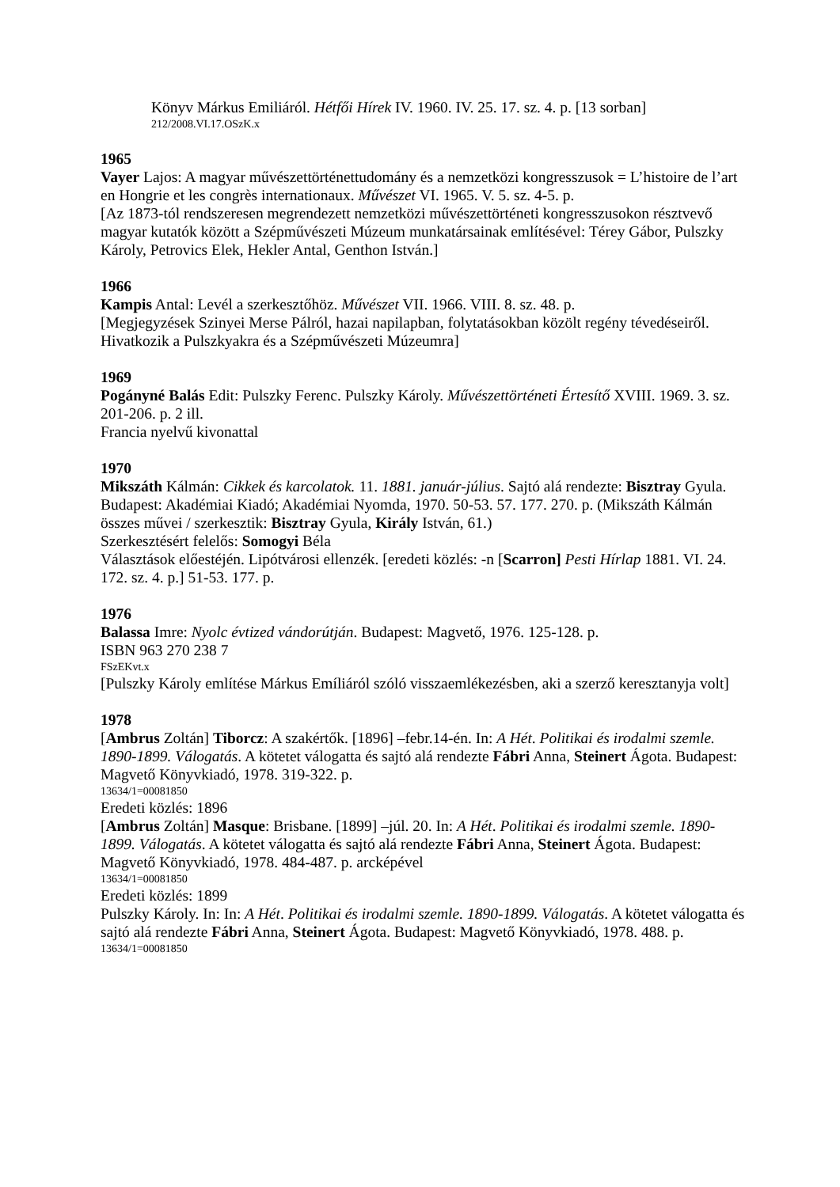Könyv Márkus Emiliáról. Hétfői Hírek IV. 1960. IV. 25. 17. sz. 4. p. [13 sorban]
212/2008.VI.17.OSzK.x
1965
Vayer Lajos: A magyar művészettörténettudomány és a nemzetközi kongresszusok = L’histoire de l’art en Hongrie et les congrès internationaux. Művészet VI. 1965. V. 5. sz. 4-5. p.
[Az 1873-tól rendszeresen megrendezett nemzetközi művészettörténeti kongresszusokon résztvevő magyar kutatók között a Szépművészeti Múzeum munkatársainak említésével: Térey Gábor, Pulszky Károly, Petrovics Elek, Hekler Antal, Genthon István.]
1966
Kampis Antal: Levél a szerkesztőhöz. Művészet VII. 1966. VIII. 8. sz. 48. p.
[Megjegyzések Szinyei Merse Pálról, hazai napilapban, folytatásokban közölt regény tévedéseiről. Hivatkozik a Pulszkyakra és a Szépművészeti Múzeumra]
1969
Pogányné Balás Edit: Pulszky Ferenc. Pulszky Károly. Művészettörténeti Értesítő XVIII. 1969. 3. sz. 201-206. p. 2 ill.
Francia nyelvű kivonattal
1970
Mikszáth Kálmán: Cikkek és karcolatok. 11. 1881. január-július. Sajtó alá rendezte: Bisztray Gyula. Budapest: Akadémiai Kiadó; Akadémiai Nyomda, 1970. 50-53. 57. 177. 270. p. (Mikszáth Kálmán összes művei / szerkesztik: Bisztray Gyula, Király István, 61.)
Szerkesztésért felelős: Somogyi Béla
Választások előestéjén. Lipótvárosi ellenzék. [eredeti közlés: -n [Scarron] Pesti Hírlap 1881. VI. 24. 172. sz. 4. p.] 51-53. 177. p.
1976
Balassa Imre: Nyolc évtized vándorútján. Budapest: Magvető, 1976. 125-128. p.
ISBN 963 270 238 7
FSzEKvt.x
[Pulszky Károly említése Márkus Emíliáról szóló visszaemlékezésben, aki a szerző keresztanyja volt]
1978
[Ambrus Zoltán] Tiborcz: A szakértők. [1896] –febr.14-én. In: A Hét. Politikai és irodalmi szemle. 1890-1899. Válogatás. A kötetet válogatta és sajtó alá rendezte Fábri Anna, Steinert Ágota. Budapest: Magvető Könyvkiadó, 1978. 319-322. p.
13634/1=00081850
Eredeti közlés: 1896
[Ambrus Zoltán] Masque: Brisbane. [1899] –júl. 20. In: A Hét. Politikai és irodalmi szemle. 1890-1899. Válogatás. A kötetet válogatta és sajtó alá rendezte Fábri Anna, Steinert Ágota. Budapest: Magvető Könyvkiadó, 1978. 484-487. p. arcképével
13634/1=00081850
Eredeti közlés: 1899
Pulszky Károly. In: In: A Hét. Politikai és irodalmi szemle. 1890-1899. Válogatás. A kötetet válogatta és sajtó alá rendezte Fábri Anna, Steinert Ágota. Budapest: Magvető Könyvkiadó, 1978. 488. p.
13634/1=00081850